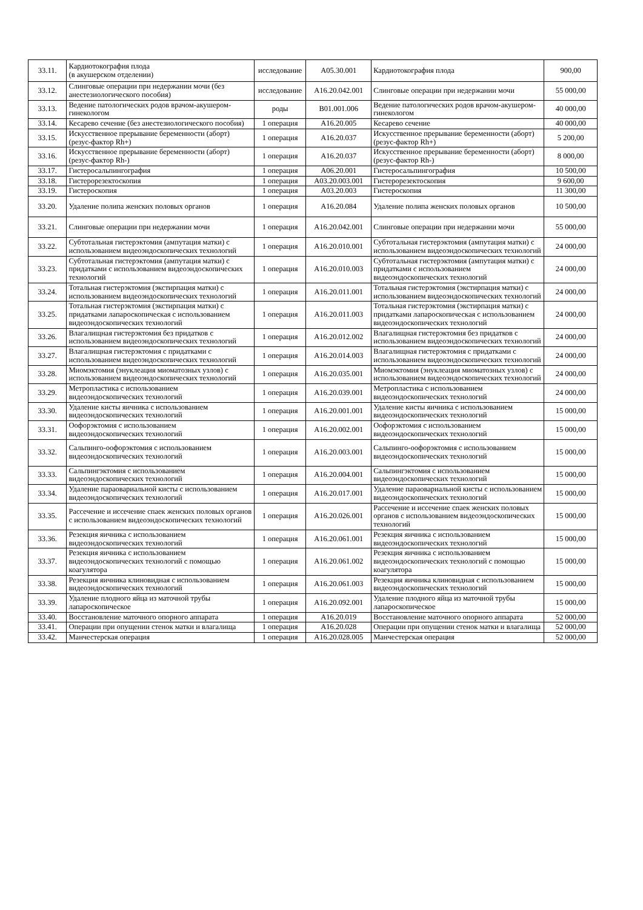| 33.11. | Кардиотокография плода (в акушерском отделении) | исследование | A05.30.001 | Кардиотокография плода | 900,00 |
| 33.12. | Слинговые операции при недержании мочи (без анестезиологического пособия) | исследование | A16.20.042.001 | Слинговые операции при недержании мочи | 55 000,00 |
| 33.13. | Ведение патологических родов врачом-акушером-гинекологом | роды | B01.001.006 | Ведение патологических родов врачом-акушером-гинекологом | 40 000,00 |
| 33.14. | Кесарево сечение (без анестезиологического пособия) | 1 операция | A16.20.005 | Кесарево сечение | 40 000,00 |
| 33.15. | Искусственное прерывание беременности (аборт) (резус-фактор Rh+) | 1 операция | A16.20.037 | Искусственное прерывание беременности (аборт) (резус-фактор Rh+) | 5 200,00 |
| 33.16. | Искусственное прерывание беременности (аборт) (резус-фактор Rh-) | 1 операция | A16.20.037 | Искусственное прерывание беременности (аборт) (резус-фактор Rh-) | 8 000,00 |
| 33.17. | Гистеросальпингография | 1 операция | A06.20.001 | Гистеросальпингография | 10 500,00 |
| 33.18. | Гистерорезектоскопия | 1 операция | A03.20.003.001 | Гистерорезектоскопия | 9 600,00 |
| 33.19. | Гистероскопия | 1 операция | A03.20.003 | Гистероскопия | 11 300,00 |
| 33.20. | Удаление полипа женских половых органов | 1 операция | A16.20.084 | Удаление полипа женских половых органов | 10 500,00 |
| 33.21. | Слинговые операции при недержании мочи | 1 операция | A16.20.042.001 | Слинговые операции при недержании мочи | 55 000,00 |
| 33.22. | Субтотальная гистерэктомия (ампутация матки) с использованием видеоэндоскопических технологий | 1 операция | A16.20.010.001 | Субтотальная гистерэктомия (ампутация матки) с использованием видеоэндоскопических технологий | 24 000,00 |
| 33.23. | Субтотальная гистерэктомия (ампутация матки) с придатками с использованием видеоэндоскопических технологий | 1 операция | A16.20.010.003 | Субтотальная гистерэктомия (ампутация матки) с придатками с использованием видеоэндоскопических технологий | 24 000,00 |
| 33.24. | Тотальная гистерэктомия (экстирпация матки) с использованием видеоэндоскопических технологий | 1 операция | A16.20.011.001 | Тотальная гистерэктомия (экстирпация матки) с использованием видеоэндоскопических технологий | 24 000,00 |
| 33.25. | Тотальная гистерэктомия (экстирпация матки) с придатками лапароскопическая с использованием видеоэндоскопических технологий | 1 операция | A16.20.011.003 | Тотальная гистерэктомия (экстирпация матки) с придатками лапароскопическая с использованием видеоэндоскопических технологий | 24 000,00 |
| 33.26. | Влагалищная гистерэктомия без придатков с использованием видеоэндоскопических технологий | 1 операция | A16.20.012.002 | Влагалищная гистерэктомия без придатков с использованием видеоэндоскопических технологий | 24 000,00 |
| 33.27. | Влагалищная гистерэктомия с придатками с использованием видеоэндоскопических технологий | 1 операция | A16.20.014.003 | Влагалищная гистерэктомия с придатками с использованием видеоэндоскопических технологий | 24 000,00 |
| 33.28. | Миомэктомия (энуклеация миоматозных узлов) с использованием видеоэндоскопических технологий | 1 операция | A16.20.035.001 | Миомэктомия (энуклеация миоматозных узлов) с использованием видеоэндоскопических технологий | 24 000,00 |
| 33.29. | Метропластика с использованием видеоэндоскопических технологий | 1 операция | A16.20.039.001 | Метропластика с использованием видеоэндоскопических технологий | 24 000,00 |
| 33.30. | Удаление кисты яичника с использованием видеоэндоскопических технологий | 1 операция | A16.20.001.001 | Удаление кисты яичника с использованием видеоэндоскопических технологий | 15 000,00 |
| 33.31. | Оофорэктомия с использованием видеоэндоскопических технологий | 1 операция | A16.20.002.001 | Оофорэктомия с использованием видеоэндоскопических технологий | 15 000,00 |
| 33.32. | Сальпинго-оофорэктомия с использованием видеоэндоскопических технологий | 1 операция | A16.20.003.001 | Сальпинго-оофорэктомия с использованием видеоэндоскопических технологий | 15 000,00 |
| 33.33. | Сальпингэктомия с использованием видеоэндоскопических технологий | 1 операция | A16.20.004.001 | Сальпингэктомия с использованием видеоэндоскопических технологий | 15 000,00 |
| 33.34. | Удаление параовариальной кисты с использованием видеоэндоскопических технологий | 1 операция | A16.20.017.001 | Удаление параовариальной кисты с использованием видеоэндоскопических технологий | 15 000,00 |
| 33.35. | Рассечение и иссечение спаек женских половых органов с использованием видеоэндоскопических технологий | 1 операция | A16.20.026.001 | Рассечение и иссечение спаек женских половых органов с использованием видеоэндоскопических технологий | 15 000,00 |
| 33.36. | Резекция яичника с использованием видеоэндоскопических технологий | 1 операция | A16.20.061.001 | Резекция яичника с использованием видеоэндоскопических технологий | 15 000,00 |
| 33.37. | Резекция яичника с использованием видеоэндоскопических технологий с помощью коагулятора | 1 операция | A16.20.061.002 | Резекция яичника с использованием видеоэндоскопических технологий с помощью коагулятора | 15 000,00 |
| 33.38. | Резекция яичника клиновидная с использованием видеоэндоскопических технологий | 1 операция | A16.20.061.003 | Резекция яичника клиновидная с использованием видеоэндоскопических технологий | 15 000,00 |
| 33.39. | Удаление плодного яйца из маточной трубы лапароскопическое | 1 операция | A16.20.092.001 | Удаление плодного яйца из маточной трубы лапароскопическое | 15 000,00 |
| 33.40. | Восстановление маточного опорного аппарата | 1 операция | A16.20.019 | Восстановление маточного опорного аппарата | 52 000,00 |
| 33.41. | Операции при опущении стенок матки и влагалища | 1 операция | A16.20.028 | Операции при опущении стенок матки и влагалища | 52 000,00 |
| 33.42. | Манчестерская операция | 1 операция | A16.20.028.005 | Манчестерская операция | 52 000,00 |